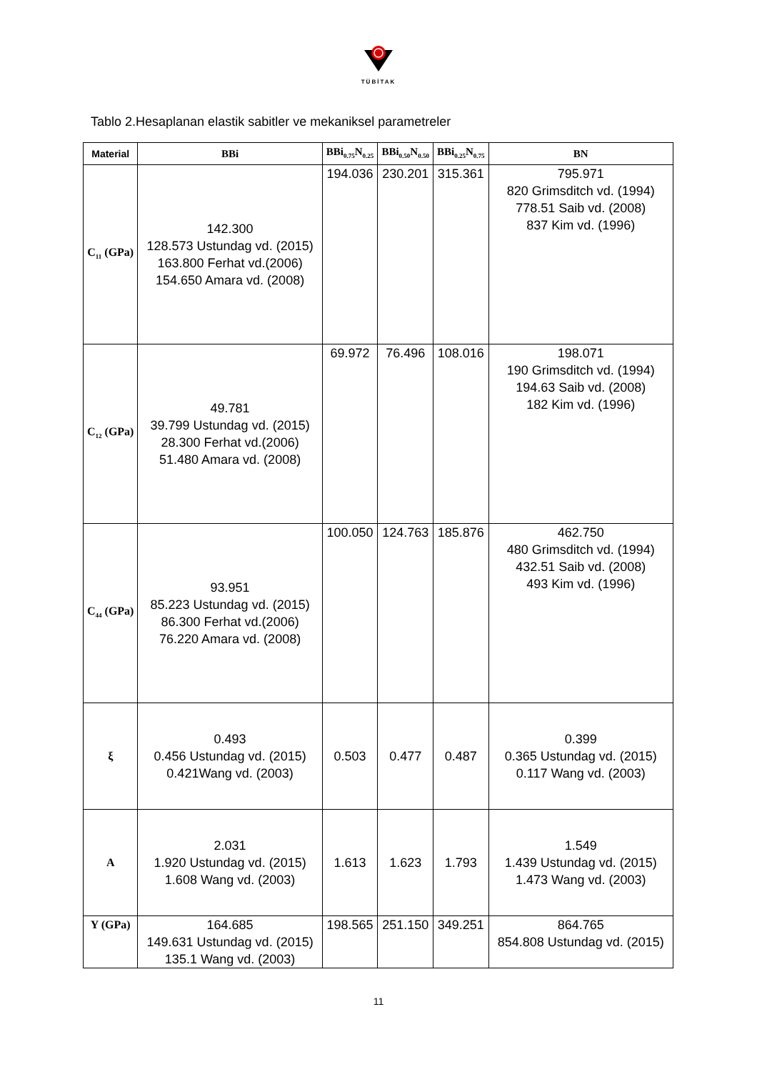TÜBİTAK
Tablo 2.Hesaplanan elastik sabitler ve mekaniksel parametreler
| Material | BBi | BBi<sub>0.75</sub>N<sub>0.25</sub> | BBi<sub>0.50</sub>N<sub>0.50</sub> | BBi<sub>0.25</sub>N<sub>0.75</sub> | BN |
| --- | --- | --- | --- | --- | --- |
| C<sub>11</sub> (GPa) | 142.300 128.573 Ustundag vd. (2015) 163.800 Ferhat vd.(2006) 154.650 Amara vd. (2008) | 194.036 | 230.201 | 315.361 | 795.971 820 Grimsditch vd. (1994) 778.51 Saib vd. (2008) 837 Kim vd. (1996) |
| C<sub>12</sub> (GPa) | 49.781 39.799 Ustundag vd. (2015) 28.300 Ferhat vd.(2006) 51.480 Amara vd. (2008) | 69.972 | 76.496 | 108.016 | 198.071 190 Grimsditch vd. (1994) 194.63 Saib vd. (2008) 182 Kim vd. (1996) |
| C<sub>44</sub> (GPa) | 93.951 85.223 Ustundag vd. (2015) 86.300 Ferhat vd.(2006) 76.220 Amara vd. (2008) | 100.050 | 124.763 | 185.876 | 462.750 480 Grimsditch vd. (1994) 432.51 Saib vd. (2008) 493 Kim vd. (1996) |
| ξ | 0.493 0.456 Ustundag vd. (2015) 0.421Wang vd. (2003) | 0.503 | 0.477 | 0.487 | 0.399 0.365 Ustundag vd. (2015) 0.117 Wang vd. (2003) |
| A | 2.031 1.920 Ustundag vd. (2015) 1.608 Wang vd. (2003) | 1.613 | 1.623 | 1.793 | 1.549 1.439 Ustundag vd. (2015) 1.473 Wang vd. (2003) |
| Y (GPa) | 164.685 149.631 Ustundag vd. (2015) 135.1 Wang vd. (2003) | 198.565 | 251.150 | 349.251 | 864.765 854.808 Ustundag vd. (2015) |
11